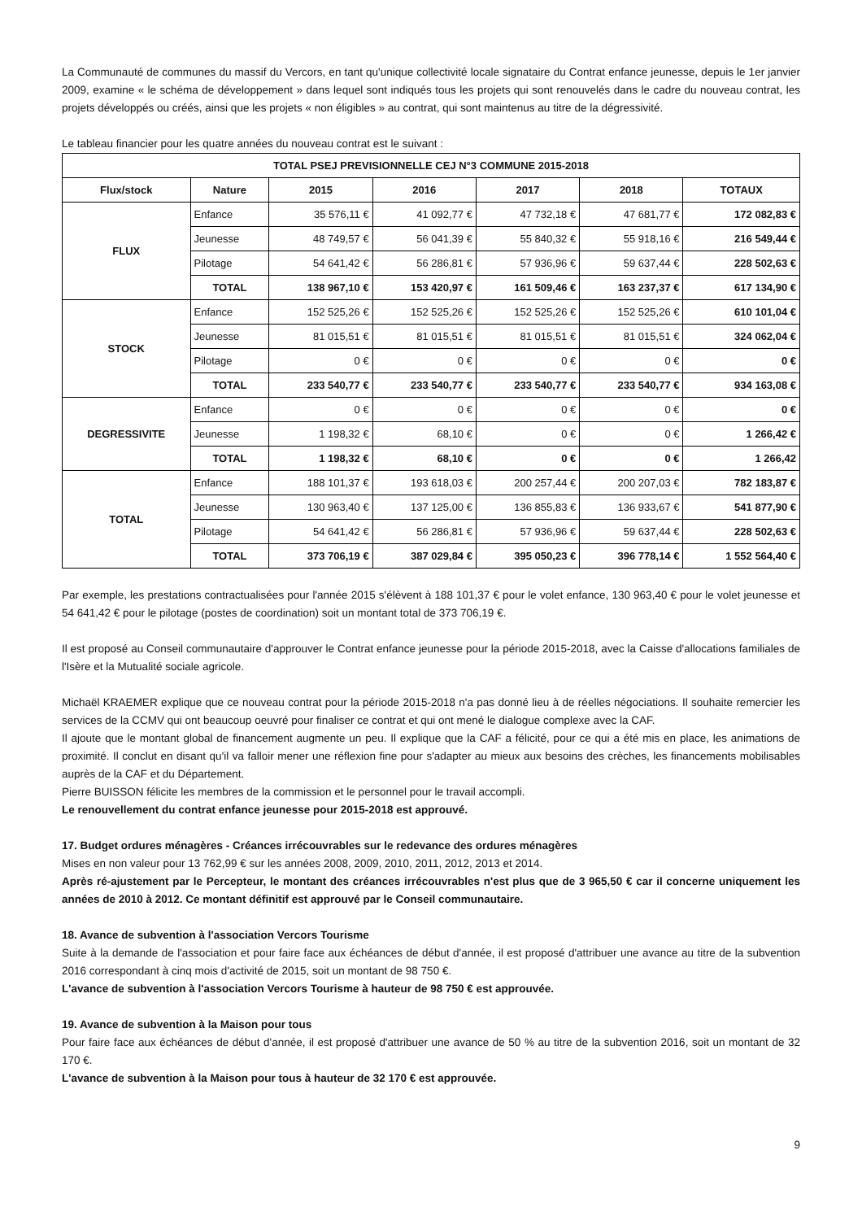La Communauté de communes du massif du Vercors, en tant qu'unique collectivité locale signataire du Contrat enfance jeunesse, depuis le 1er janvier 2009, examine « le schéma de développement » dans lequel sont indiqués tous les projets qui sont renouvelés dans le cadre du nouveau contrat, les projets développés ou créés, ainsi que les projets « non éligibles » au contrat, qui sont maintenus au titre de la dégressivité.
Le tableau financier pour les quatre années du nouveau contrat est le suivant :
| TOTAL PSEJ PREVISIONNELLE CEJ N°3 COMMUNE 2015-2018 | | | | | | |
| --- | --- | --- | --- | --- | --- | --- |
| Flux/stock | Nature | 2015 | 2016 | 2017 | 2018 | TOTAUX |
| FLUX | Enfance | 35 576,11 € | 41 092,77 € | 47 732,18 € | 47 681,77 € | 172 082,83 € |
| | Jeunesse | 48 749,57 € | 56 041,39 € | 55 840,32 € | 55 918,16 € | 216 549,44 € |
| | Pilotage | 54 641,42 € | 56 286,81 € | 57 936,96 € | 59 637,44 € | 228 502,63 € |
| | TOTAL | 138 967,10 € | 153 420,97 € | 161 509,46 € | 163 237,37 € | 617 134,90 € |
| STOCK | Enfance | 152 525,26 € | 152 525,26 € | 152 525,26 € | 152 525,26 € | 610 101,04 € |
| | Jeunesse | 81 015,51 € | 81 015,51 € | 81 015,51 € | 81 015,51 € | 324 062,04 € |
| | Pilotage | 0 € | 0 € | 0 € | 0 € | 0 € |
| | TOTAL | 233 540,77 € | 233 540,77 € | 233 540,77 € | 233 540,77 € | 934 163,08 € |
| DEGRESSIVITE | Enfance | 0 € | 0 € | 0 € | 0 € | 0 € |
| | Jeunesse | 1 198,32 € | 68,10 € | 0 € | 0 € | 1 266,42 € |
| | TOTAL | 1 198,32 € | 68,10 € | 0 € | 0 € | 1 266,42 |
| TOTAL | Enfance | 188 101,37 € | 193 618,03 € | 200 257,44 € | 200 207,03 € | 782 183,87 € |
| | Jeunesse | 130 963,40 € | 137 125,00 € | 136 855,83 € | 136 933,67 € | 541 877,90 € |
| | Pilotage | 54 641,42 € | 56 286,81 € | 57 936,96 € | 59 637,44 € | 228 502,63 € |
| | TOTAL | 373 706,19 € | 387 029,84 € | 395 050,23 € | 396 778,14 € | 1 552 564,40 € |
Par exemple, les prestations contractualisées pour l'année 2015 s'élèvent à 188 101,37 € pour le volet enfance, 130 963,40 € pour le volet jeunesse et 54 641,42 € pour le pilotage (postes de coordination) soit un montant total de 373 706,19 €.
Il est proposé au Conseil communautaire d'approuver le Contrat enfance jeunesse pour la période 2015-2018, avec la Caisse d'allocations familiales de l'Isère et la Mutualité sociale agricole.
Michaël KRAEMER explique que ce nouveau contrat pour la période 2015-2018 n'a pas donné lieu à de réelles négociations. Il souhaite remercier les services de la CCMV qui ont beaucoup oeuvré pour finaliser ce contrat et qui ont mené le dialogue complexe avec la CAF.
Il ajoute que le montant global de financement augmente un peu. Il explique que la CAF a félicité, pour ce qui a été mis en place, les animations de proximité. Il conclut en disant qu'il va falloir mener une réflexion fine pour s'adapter au mieux aux besoins des crèches, les financements mobilisables auprès de la CAF et du Département.
Pierre BUISSON félicite les membres de la commission et le personnel pour le travail accompli.
Le renouvellement du contrat enfance jeunesse pour 2015-2018 est approuvé.
17. Budget ordures ménagères - Créances irrécouvrables sur le redevance des ordures ménagères
Mises en non valeur pour 13 762,99 € sur les années 2008, 2009, 2010, 2011, 2012, 2013 et 2014.
Après ré-ajustement par le Percepteur, le montant des créances irrécouvrables n'est plus que de 3 965,50 € car il concerne uniquement les années de 2010 à 2012. Ce montant définitif est approuvé par le Conseil communautaire.
18. Avance de subvention à l'association Vercors Tourisme
Suite à la demande de l'association et pour faire face aux échéances de début d'année, il est proposé d'attribuer une avance au titre de la subvention 2016 correspondant à cinq mois d'activité de 2015, soit un montant de 98 750 €.
L'avance de subvention à l'association Vercors Tourisme à hauteur de 98 750 € est approuvée.
19. Avance de subvention à la Maison pour tous
Pour faire face aux échéances de début d'année, il est proposé d'attribuer une avance de 50 % au titre de la subvention 2016, soit un montant de 32 170 €.
L'avance de subvention à la Maison pour tous à hauteur de 32 170 € est approuvée.
9